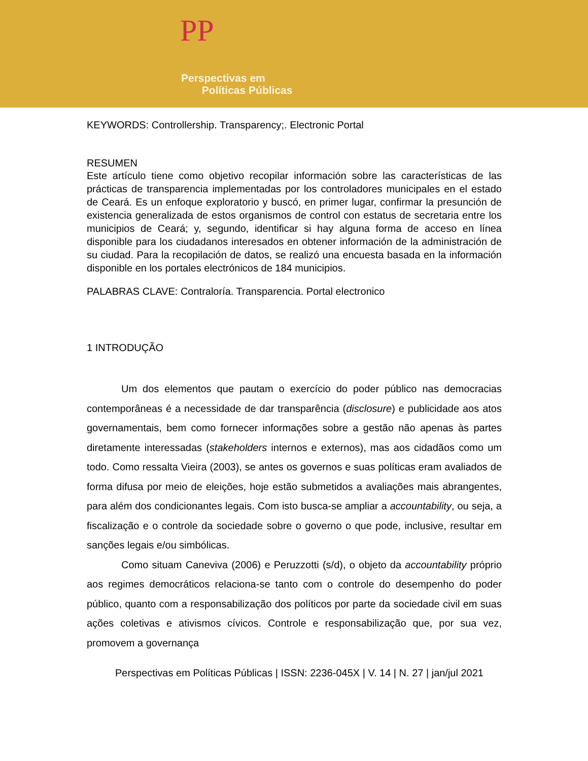PP
Perspectivas em
Políticas Públicas
KEYWORDS: Controllership. Transparency;. Electronic Portal
RESUMEN
Este artículo tiene como objetivo recopilar información sobre las características de las prácticas de transparencia implementadas por los controladores municipales en el estado de Ceará. Es un enfoque exploratorio y buscó, en primer lugar, confirmar la presunción de existencia generalizada de estos organismos de control con estatus de secretaria entre los municipios de Ceará; y, segundo, identificar si hay alguna forma de acceso en línea disponible para los ciudadanos interesados en obtener información de la administración de su ciudad. Para la recopilación de datos, se realizó una encuesta basada en la información disponible en los portales electrónicos de 184 municipios.
PALABRAS CLAVE: Contraloría. Transparencia. Portal electronico
1 INTRODUÇÃO
Um dos elementos que pautam o exercício do poder público nas democracias contemporâneas é a necessidade de dar transparência (disclosure) e publicidade aos atos governamentais, bem como fornecer informações sobre a gestão não apenas às partes diretamente interessadas (stakeholders internos e externos), mas aos cidadãos como um todo. Como ressalta Vieira (2003), se antes os governos e suas políticas eram avaliados de forma difusa por meio de eleições, hoje estão submetidos a avaliações mais abrangentes, para além dos condicionantes legais. Com isto busca-se ampliar a accountability, ou seja, a fiscalização e o controle da sociedade sobre o governo o que pode, inclusive, resultar em sanções legais e/ou simbólicas.
Como situam Caneviva (2006) e Peruzzotti (s/d), o objeto da accountability próprio aos regimes democráticos relaciona-se tanto com o controle do desempenho do poder público, quanto com a responsabilização dos políticos por parte da sociedade civil em suas ações coletivas e ativismos cívicos. Controle e responsabilização que, por sua vez, promovem a governança
Perspectivas em Políticas Públicas | ISSN: 2236-045X | V. 14 | N. 27 | jan/jul 2021